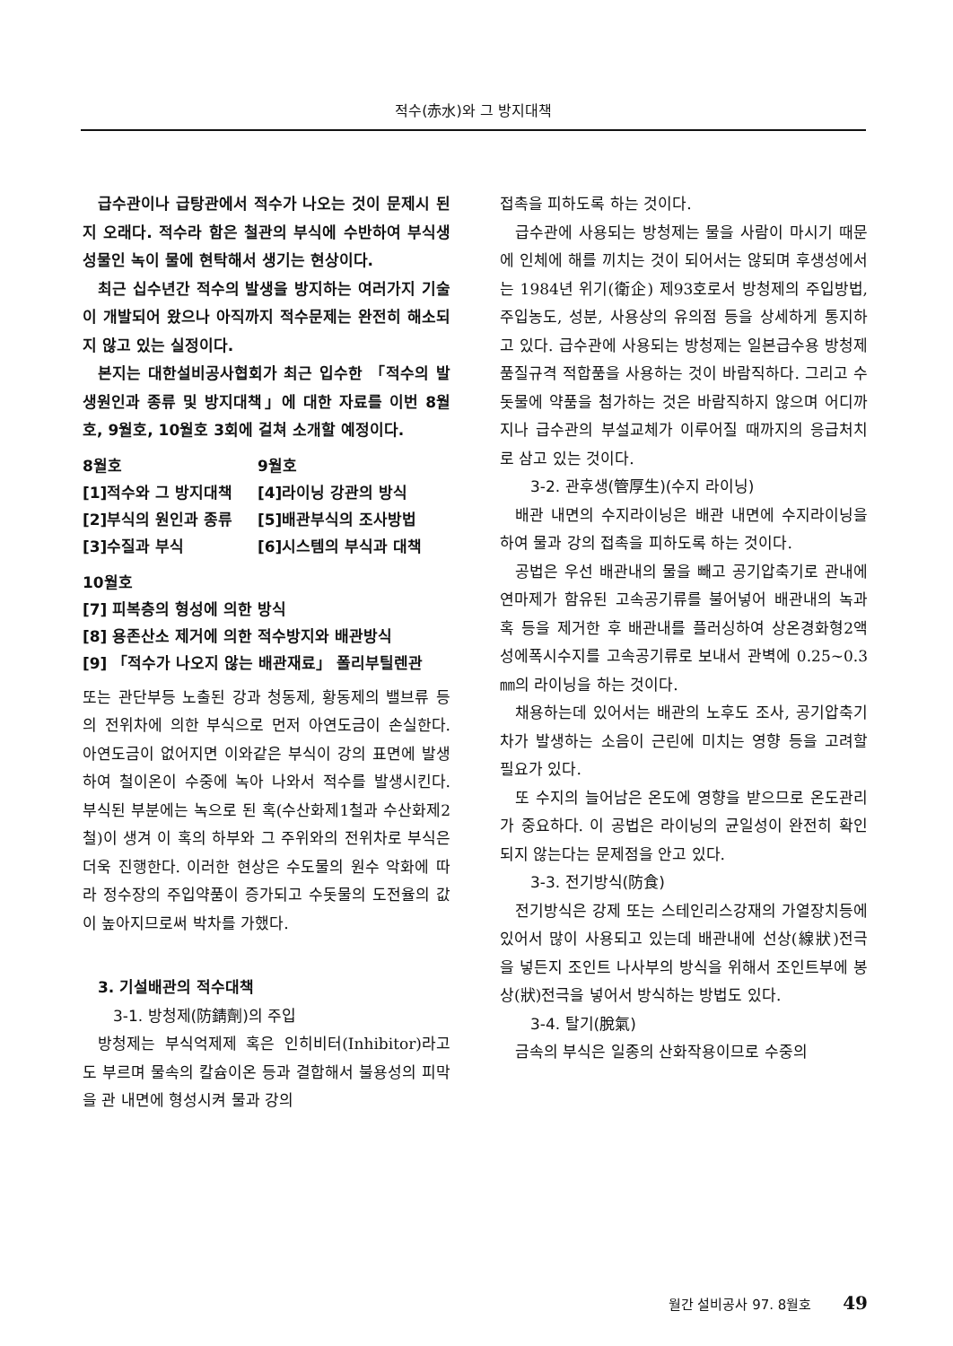적수(赤水)와 그 방지대책
급수관이나 급탕관에서 적수가 나오는 것이 문제시 된지 오래다. 적수라 함은 철관의 부식에 수반하여 부식생성물인 녹이 물에 현탁해서 생기는 현상이다.
최근 십수년간 적수의 발생을 방지하는 여러가지 기술이 개발되어 왔으나 아직까지 적수문제는 완전히 해소되지 않고 있는 실정이다.
본지는 대한설비공사협회가 최근 입수한 「적수의 발생원인과 종류 및 방지대책」에 대한 자료를 이번 8월호, 9월호, 10월호 3회에 걸쳐 소개할 예정이다.
8월호
9월호
[1]적수와 그 방지대책
[4]라이닝 강관의 방식
[2]부식의 원인과 종류
[5]배관부식의 조사방법
[3]수질과 부식
[6]시스템의 부식과 대책
10월호
[7] 피복층의 형성에 의한 방식
[8] 용존산소 제거에 의한 적수방지와 배관방식
[9] 「적수가 나오지 않는 배관재료」 폴리부틸렌관
또는 관단부등 노출된 강과 청동제, 황동제의 밸브류 등의 전위차에 의한 부식으로 먼저 아연도금이 손실한다. 아연도금이 없어지면 이와같은 부식이 강의 표면에 발생하여 철이온이 수중에 녹아 나와서 적수를 발생시킨다. 부식된 부분에는 녹으로 된 혹(수산화제1철과 수산화제2철)이 생겨 이 혹의 하부와 그 주위와의 전위차로 부식은 더욱 진행한다. 이러한 현상은 수도물의 원수 악화에 따라 정수장의 주입약품이 증가되고 수돗물의 도전율의 값이 높아지므로써 박차를 가했다.
3. 기설배관의 적수대책
3-1. 방청제(防錆劑)의 주입
방청제는 부식억제제 혹은 인히비터(Inhibitor)라고도 부르며 물속의 칼슘이온 등과 결합해서 불용성의 피막을 관 내면에 형성시켜 물과 강의
접촉을 피하도록 하는 것이다.
급수관에 사용되는 방청제는 물을 사람이 마시기 때문에 인체에 해를 끼치는 것이 되어서는 않되며 후생성에서는 1984년 위기(衛企) 제93호로서 방청제의 주입방법, 주입농도, 성분, 사용상의 유의점 등을 상세하게 통지하고 있다. 급수관에 사용되는 방청제는 일본급수용 방청제 품질규격 적합품을 사용하는 것이 바람직하다. 그리고 수돗물에 약품을 첨가하는 것은 바람직하지 않으며 어디까지나 급수관의 부설교체가 이루어질 때까지의 응급처치로 삼고 있는 것이다.
3-2. 관후생(管厚生)(수지 라이닝)
배관 내면의 수지라이닝은 배관 내면에 수지라이닝을 하여 물과 강의 접촉을 피하도록 하는 것이다.
공법은 우선 배관내의 물을 빼고 공기압축기로 관내에 연마제가 함유된 고속공기류를 불어넣어 배관내의 녹과 혹 등을 제거한 후 배관내를 플러싱하여 상온경화형2액성에폭시수지를 고속공기류로 보내서 관벽에 0.25~0.3㎜의 라이닝을 하는 것이다.
채용하는데 있어서는 배관의 노후도 조사, 공기압축기차가 발생하는 소음이 근린에 미치는 영향 등을 고려할 필요가 있다.
또 수지의 늘어남은 온도에 영향을 받으므로 온도관리가 중요하다. 이 공법은 라이닝의 균일성이 완전히 확인되지 않는다는 문제점을 안고 있다.
3-3. 전기방식(防食)
전기방식은 강제 또는 스테인리스강재의 가열장치등에 있어서 많이 사용되고 있는데 배관내에 선상(線狀)전극을 넣든지 조인트 나사부의 방식을 위해서 조인트부에 봉상(狀)전극을 넣어서 방식하는 방법도 있다.
3-4. 탈기(脫氣)
금속의 부식은 일종의 산화작용이므로 수중의
월간 설비공사 97. 8월호 49